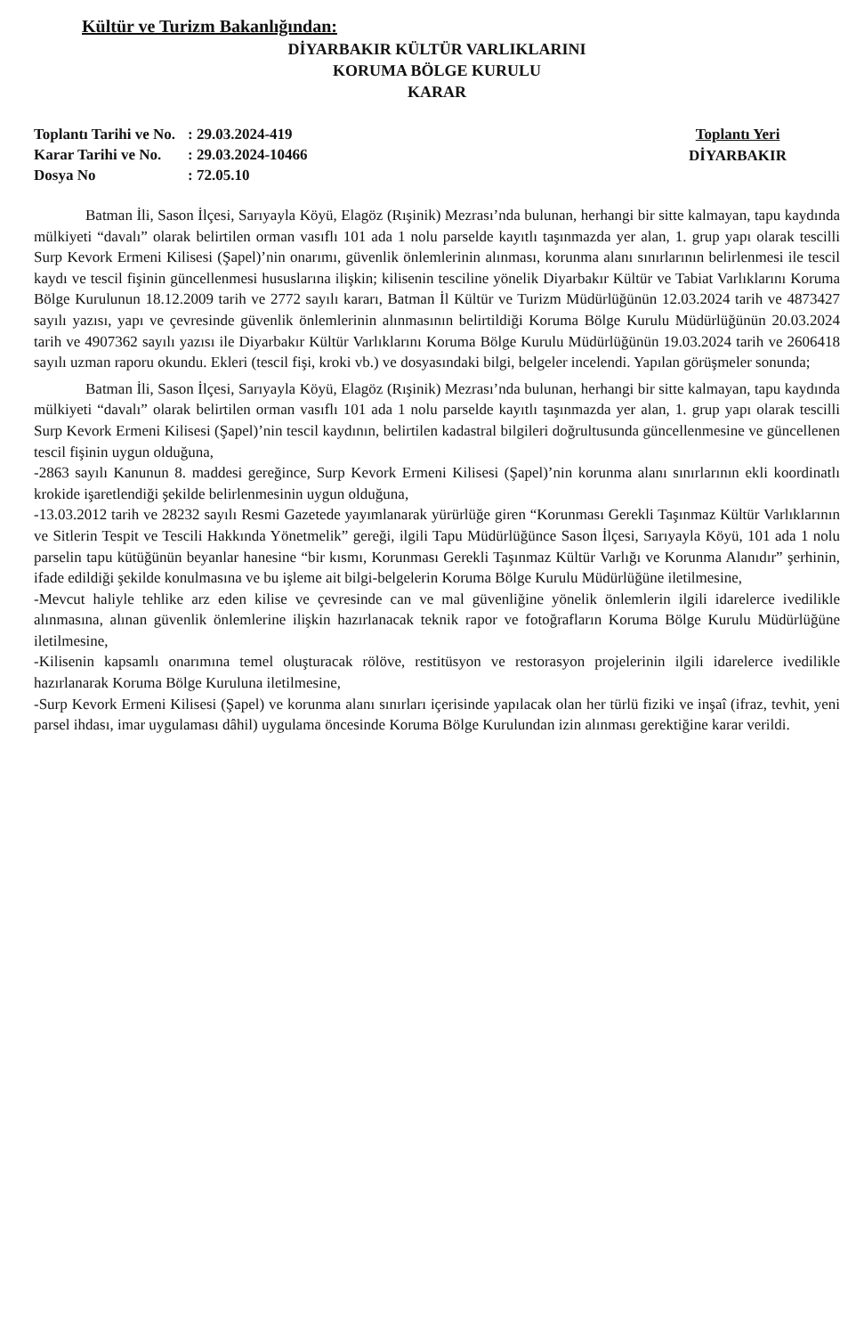Kültür ve Turizm Bakanlığından:
DİYARBAKIR KÜLTÜR VARLIKLARINI
KORUMA BÖLGE KURULU
KARAR
| Toplantı Tarihi ve No. | : 29.03.2024-419 |
| Karar Tarihi ve No. | : 29.03.2024-10466 |
| Dosya No | : 72.05.10 |
Toplantı Yeri
DİYARBAKIR
Batman İli, Sason İlçesi, Sarıyayla Köyü, Elagöz (Rışinik) Mezrası’nda bulunan, herhangi bir sitte kalmayan, tapu kaydında mülkiyeti “davalı” olarak belirtilen orman vasıflı 101 ada 1 nolu parselde kayıtlı taşınmazda yer alan, 1. grup yapı olarak tescilli Surp Kevork Ermeni Kilisesi (Şapel)’nin onarımı, güvenlik önlemlerinin alınması, korunma alanı sınırlarının belirlenmesi ile tescil kaydı ve tescil fişinin güncellenmesi hususlarına ilişkin; kilisenin tesciline yönelik Diyarbakır Kültür ve Tabiat Varlıklarını Koruma Bölge Kurulunun 18.12.2009 tarih ve 2772 sayılı kararı, Batman İl Kültür ve Turizm Müdürlüğünün 12.03.2024 tarih ve 4873427 sayılı yazısı, yapı ve çevresinde güvenlik önlemlerinin alınmasının belirtildiği Koruma Bölge Kurulu Müdürlüğünün 20.03.2024 tarih ve 4907362 sayılı yazısı ile Diyarbakır Kültür Varlıklarını Koruma Bölge Kurulu Müdürlüğünün 19.03.2024 tarih ve 2606418 sayılı uzman raporu okundu. Ekleri (tescil fişi, kroki vb.) ve dosyasındaki bilgi, belgeler incelendi. Yapılan görüşmeler sonunda;
Batman İli, Sason İlçesi, Sarıyayla Köyü, Elagöz (Rışinik) Mezrası’nda bulunan, herhangi bir sitte kalmayan, tapu kaydında mülkiyeti “davalı” olarak belirtilen orman vasıflı 101 ada 1 nolu parselde kayıtlı taşınmazda yer alan, 1. grup yapı olarak tescilli Surp Kevork Ermeni Kilisesi (Şapel)’nin tescil kaydının, belirtilen kadastral bilgileri doğrultusunda güncellenmesine ve güncellenen tescil fişinin uygun olduğuna,
-2863 sayılı Kanunun 8. maddesi gereğince, Surp Kevork Ermeni Kilisesi (Şapel)’nin korunma alanı sınırlarının ekli koordinatlı krokide işaretlendiği şekilde belirlenmesinin uygun olduğuna,
-13.03.2012 tarih ve 28232 sayılı Resmi Gazetede yayımlanarak yürürlüğe giren “Korunması Gerekli Taşınmaz Kültür Varlıklarının ve Sitlerin Tespit ve Tescili Hakkında Yönetmelik” gereği, ilgili Tapu Müdürlüğünce Sason İlçesi, Sarıyayla Köyü, 101 ada 1 nolu parselin tapu kütüğünün beyanlar hanesine “bir kısmı, Korunması Gerekli Taşınmaz Kültür Varlığı ve Korunma Alanıdır” şerhinin, ifade edildiği şekilde konulmasına ve bu işleme ait bilgi-belgelerin Koruma Bölge Kurulu Müdürlüğüne iletilmesine,
-Mevcut haliyle tehlike arz eden kilise ve çevresinde can ve mal güvenliğine yönelik önlemlerin ilgili idarelerce ivedilikle alınmasına, alınan güvenlik önlemlerine ilişkin hazırlanacak teknik rapor ve fotoğrafların Koruma Bölge Kurulu Müdürlüğüne iletilmesine,
-Kilisenin kapsamlı onarımına temel oluşturacak rölöve, restitüsyon ve restorasyon projelerinin ilgili idarelerce ivedilikle hazırlanarak Koruma Bölge Kuruluna iletilmesine,
-Surp Kevork Ermeni Kilisesi (Şapel) ve korunma alanı sınırları içerisinde yapılacak olan her türlü fiziki ve inşaî (ifraz, tevhit, yeni parsel ihdası, imar uygulaması dâhil) uygulama öncesinde Koruma Bölge Kurulundan izin alınması gerektiğine karar verildi.